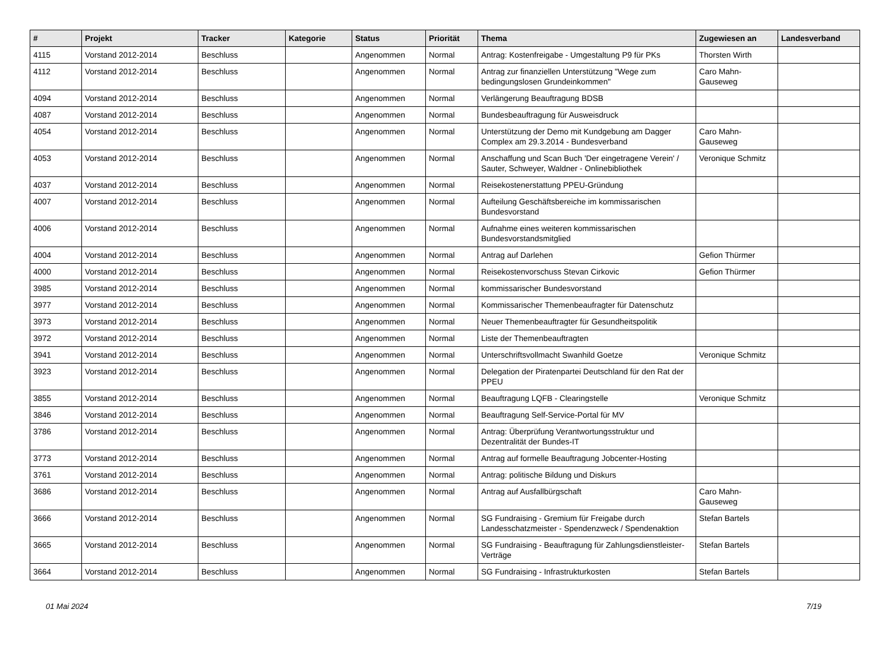| # | Projekt | Tracker | Kategorie | Status | Priorität | Thema | Zugewiesen an | Landesverband |
| --- | --- | --- | --- | --- | --- | --- | --- | --- |
| 4115 | Vorstand 2012-2014 | Beschluss | | Angenommen | Normal | Antrag: Kostenfreigabe - Umgestaltung P9 für PKs | Thorsten Wirth | |
| 4112 | Vorstand 2012-2014 | Beschluss | | Angenommen | Normal | Antrag zur finanziellen Unterstützung "Wege zum bedingungslosen Grundeinkommen" | Caro Mahn-Gauseweg | |
| 4094 | Vorstand 2012-2014 | Beschluss | | Angenommen | Normal | Verlängerung Beauftragung BDSB | | |
| 4087 | Vorstand 2012-2014 | Beschluss | | Angenommen | Normal | Bundesbeauftragung für Ausweisdruck | | |
| 4054 | Vorstand 2012-2014 | Beschluss | | Angenommen | Normal | Unterstützung der Demo mit Kundgebung am Dagger Complex am 29.3.2014 - Bundesverband | Caro Mahn-Gauseweg | |
| 4053 | Vorstand 2012-2014 | Beschluss | | Angenommen | Normal | Anschaffung und Scan Buch 'Der eingetragene Verein' / Sauter, Schweyer, Waldner - Onlinebibliothek | Veronique Schmitz | |
| 4037 | Vorstand 2012-2014 | Beschluss | | Angenommen | Normal | Reisekostenerstattung PPEU-Gründung | | |
| 4007 | Vorstand 2012-2014 | Beschluss | | Angenommen | Normal | Aufteilung Geschäftsbereiche im kommissarischen Bundesvorstand | | |
| 4006 | Vorstand 2012-2014 | Beschluss | | Angenommen | Normal | Aufnahme eines weiteren kommissarischen Bundesvorstandsmitglied | | |
| 4004 | Vorstand 2012-2014 | Beschluss | | Angenommen | Normal | Antrag auf Darlehen | Gefion Thürmer | |
| 4000 | Vorstand 2012-2014 | Beschluss | | Angenommen | Normal | Reisekostenvorschuss Stevan Cirkovic | Gefion Thürmer | |
| 3985 | Vorstand 2012-2014 | Beschluss | | Angenommen | Normal | kommissarischer Bundesvorstand | | |
| 3977 | Vorstand 2012-2014 | Beschluss | | Angenommen | Normal | Kommissarischer Themenbeaufragter für Datenschutz | | |
| 3973 | Vorstand 2012-2014 | Beschluss | | Angenommen | Normal | Neuer Themenbeauftragter für Gesundheitspolitik | | |
| 3972 | Vorstand 2012-2014 | Beschluss | | Angenommen | Normal | Liste der Themenbeauftragten | | |
| 3941 | Vorstand 2012-2014 | Beschluss | | Angenommen | Normal | Unterschriftsvollmacht Swanhild Goetze | Veronique Schmitz | |
| 3923 | Vorstand 2012-2014 | Beschluss | | Angenommen | Normal | Delegation der Piratenpartei Deutschland für den Rat der PPEU | | |
| 3855 | Vorstand 2012-2014 | Beschluss | | Angenommen | Normal | Beauftragung LQFB - Clearingstelle | Veronique Schmitz | |
| 3846 | Vorstand 2012-2014 | Beschluss | | Angenommen | Normal | Beauftragung Self-Service-Portal für MV | | |
| 3786 | Vorstand 2012-2014 | Beschluss | | Angenommen | Normal | Antrag: Überprüfung Verantwortungsstruktur und Dezentralität der Bundes-IT | | |
| 3773 | Vorstand 2012-2014 | Beschluss | | Angenommen | Normal | Antrag auf formelle Beauftragung Jobcenter-Hosting | | |
| 3761 | Vorstand 2012-2014 | Beschluss | | Angenommen | Normal | Antrag: politische Bildung und Diskurs | | |
| 3686 | Vorstand 2012-2014 | Beschluss | | Angenommen | Normal | Antrag auf Ausfallbürgschaft | Caro Mahn-Gauseweg | |
| 3666 | Vorstand 2012-2014 | Beschluss | | Angenommen | Normal | SG Fundraising - Gremium für Freigabe durch Landesschatzmeister - Spendenzweck / Spendenaktion | Stefan Bartels | |
| 3665 | Vorstand 2012-2014 | Beschluss | | Angenommen | Normal | SG Fundraising - Beauftragung für Zahlungsdienstleister-Verträge | Stefan Bartels | |
| 3664 | Vorstand 2012-2014 | Beschluss | | Angenommen | Normal | SG Fundraising - Infrastrukturkosten | Stefan Bartels | |
01 Mai 2024 7/19